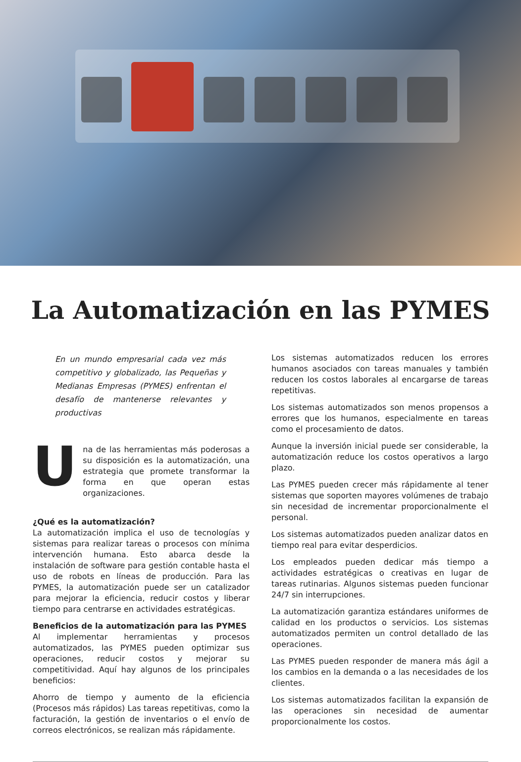La Automatización en las PYMES
En un mundo empresarial cada vez más competitivo y globalizado, las Pequeñas y Medianas Empresas (PYMES) enfrentan el desafío de mantenerse relevantes y productivas
Una de las herramientas más poderosas a su disposición es la automatización, una estrategia que promete transformar la forma en que operan estas organizaciones.
¿Qué es la automatización?
La automatización implica el uso de tecnologías y sistemas para realizar tareas o procesos con mínima intervención humana. Esto abarca desde la instalación de software para gestión contable hasta el uso de robots en líneas de producción. Para las PYMES, la automatización puede ser un catalizador para mejorar la eficiencia, reducir costos y liberar tiempo para centrarse en actividades estratégicas.
Beneficios de la automatización para las PYMES
Al implementar herramientas y procesos automatizados, las PYMES pueden optimizar sus operaciones, reducir costos y mejorar su competitividad. Aquí hay algunos de los principales beneficios:
Ahorro de tiempo y aumento de la eficiencia (Procesos más rápidos) Las tareas repetitivas, como la facturación, la gestión de inventarios o el envío de correos electrónicos, se realizan más rápidamente.
Los sistemas automatizados reducen los errores humanos asociados con tareas manuales y también reducen los costos laborales al encargarse de tareas repetitivas.
Los sistemas automatizados son menos propensos a errores que los humanos, especialmente en tareas como el procesamiento de datos.
Aunque la inversión inicial puede ser considerable, la automatización reduce los costos operativos a largo plazo.
Las PYMES pueden crecer más rápidamente al tener sistemas que soporten mayores volúmenes de trabajo sin necesidad de incrementar proporcionalmente el personal.
Los sistemas automatizados pueden analizar datos en tiempo real para evitar desperdicios.
Los empleados pueden dedicar más tiempo a actividades estratégicas o creativas en lugar de tareas rutinarias. Algunos sistemas pueden funcionar 24/7 sin interrupciones.
La automatización garantiza estándares uniformes de calidad en los productos o servicios. Los sistemas automatizados permiten un control detallado de las operaciones.
Las PYMES pueden responder de manera más ágil a los cambios en la demanda o a las necesidades de los clientes.
Los sistemas automatizados facilitan la expansión de las operaciones sin necesidad de aumentar proporcionalmente los costos.